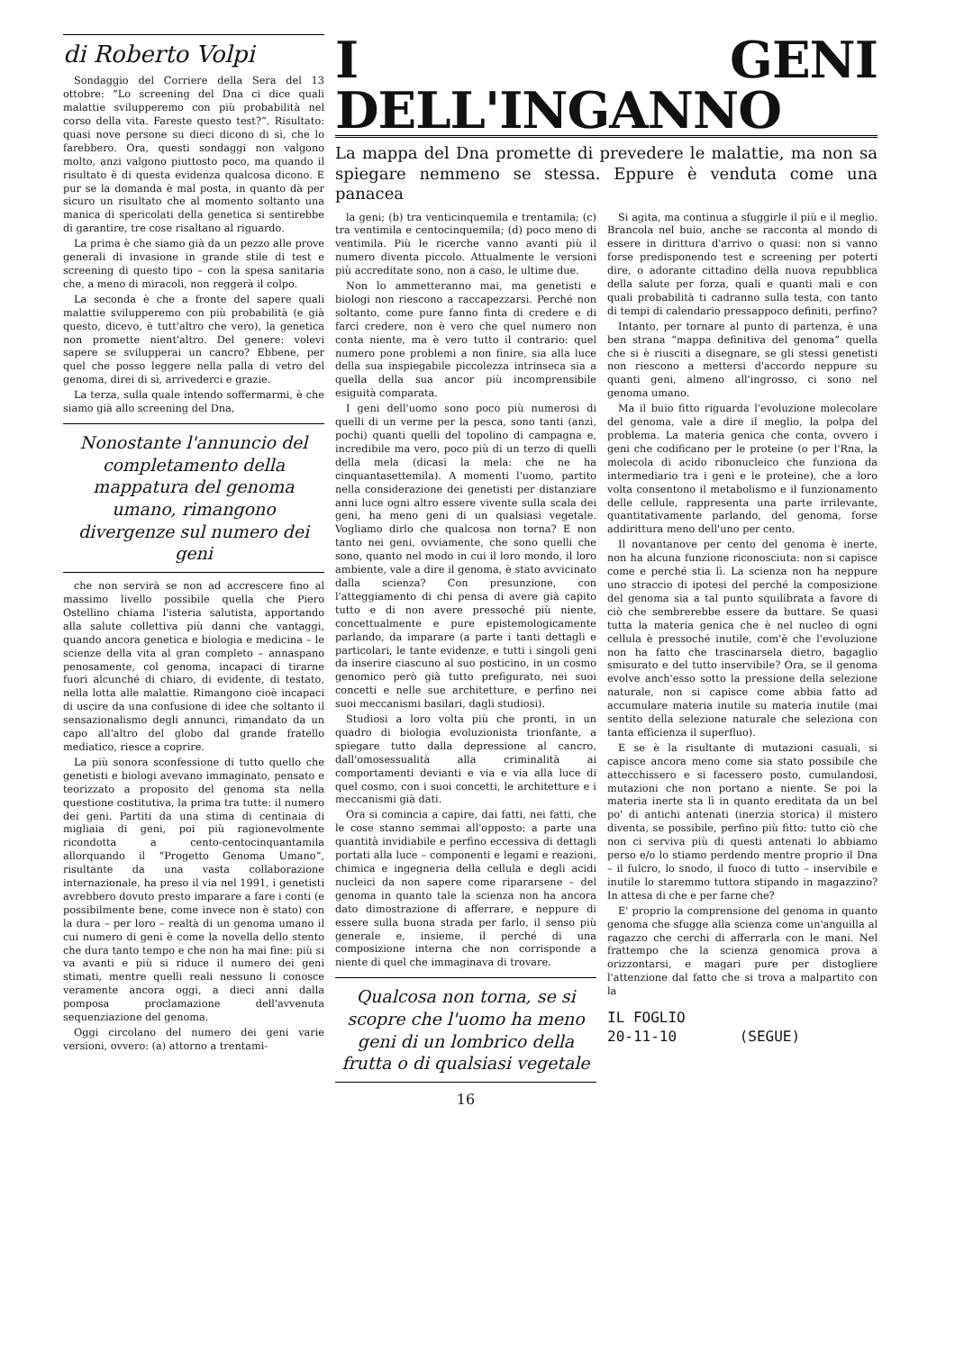di Roberto Volpi
Sondaggio del Corriere della Sera del 13 ottobre: “Lo screening del Dna ci dice quali malattie svilupperemo con più probabilità nel corso della vita. Fareste questo test?”. Risultato: quasi nove persone su dieci dicono di sì, che lo farebbero. Ora, questi sondaggi non valgono molto, anzi valgono piuttosto poco, ma quando il risultato è di questa evidenza qualcosa dicono. E pur se la domanda è mal posta, in quanto dà per sicuro un risultato che al momento soltanto una manica di spericolati della genetica si sentirebbe di garantire, tre cose risaltano al riguardo.
La prima è che siamo già da un pezzo alle prove generali di invasione in grande stile di test e screening di questo tipo – con la spesa sanitaria che, a meno di miracoli, non reggerà il colpo.
La seconda è che a fronte del sapere quali malattie svilupperemo con più probabilità (e già questo, dicevo, è tutt'altro che vero), la genetica non promette nient'altro. Del genere: volevi sapere se svilupperai un cancro? Ebbene, per quel che posso leggere nella palla di vetro del genoma, direi di sì, arrivederci e grazie.
La terza, sulla quale intendo soffermarmi, è che siamo già allo screening del Dna,
Nonostante l'annuncio del completamento della mappatura del genoma umano, rimangono divergenze sul numero dei geni
che non servirà se non ad accrescere fino al massimo livello possibile quella che Piero Ostellino chiama l'isteria salutista, apportando alla salute collettiva più danni che vantaggi, quando ancora genetica e biologia e medicina – le scienze della vita al gran completo – annaspano penosamente, col genoma, incapaci di tirarne fuori alcunché di chiaro, di evidente, di testato, nella lotta alle malattie. Rimangono cioè incapaci di uscire da una confusione di idee che soltanto il sensazionalismo degli annunci, rimandato da un capo all'altro del globo dal grande fratello mediatico, riesce a coprire.
La più sonora sconfessione di tutto quello che genetisti e biologi avevano immaginato, pensato e teorizzato a proposito del genoma sta nella questione costitutiva, la prima tra tutte: il numero dei geni. Partiti da una stima di centinaia di migliaia di geni, poi più ragionevolmente ricondotta a cento-centocinquantamila allorquando il “Progetto Genoma Umano”, risultante da una vasta collaborazione internazionale, ha preso il via nel 1991, i genetisti avrebbero dovuto presto imparare a fare i conti (e possibilmente bene, come invece non è stato) con la dura – per loro – realtà di un genoma umano il cui numero di geni è come la novella dello stento che dura tanto tempo e che non ha mai fine: più si va avanti e più si riduce il numero dei geni stimati, mentre quelli reali nessuno li conosce veramente ancora oggi, a dieci anni dalla pomposa proclamazione dell'avvenuta sequenziazione del genoma.
Oggi circolano del numero dei geni varie versioni, ovvero: (a) attorno a trentami-
I GENI DELL'INGANNO
La mappa del Dna promette di prevedere le malattie, ma non sa spiegare nemmeno se stessa. Eppure è venduta come una panacea
la geni; (b) tra venticinquemila e trentamila; (c) tra ventimila e centocinquemila; (d) poco meno di ventimila. Più le ricerche vanno avanti più il numero diventa piccolo. Attualmente le versioni più accreditate sono, non a caso, le ultime due.
Non lo ammetteranno mai, ma genetisti e biologi non riescono a raccapezzarsi. Perché non soltanto, come pure fanno finta di credere e di farci credere, non è vero che quel numero non conta niente, ma è vero tutto il contrario: quel numero pone problemi a non finire, sia alla luce della sua inspiegabile piccolezza intrinseca sia a quella della sua ancor più incomprensibile esiguità comparata.
I geni dell'uomo sono poco più numerosi di quelli di un verme per la pesca, sono tanti (anzi, pochi) quanti quelli del topolino di campagna e, incredibile ma vero, poco più di un terzo di quelli della mela (dicasi la mela: che ne ha cinquantasettemila). A momenti l'uomo, partito nella considerazione dei genetisti per distanziare anni luce ogni altro essere vivente sulla scala dei geni, ha meno geni di un qualsiasi vegetale. Vogliamo dirlo che qualcosa non torna? E non tanto nei geni, ovviamente, che sono quelli che sono, quanto nel modo in cui il loro mondo, il loro ambiente, vale a dire il genoma, è stato avvicinato dalla scienza? Con presunzione, con l'atteggiamento di chi pensa di avere già capito tutto e di non avere pressoché più niente, concettualmente e pure epistemologicamente parlando, da imparare (a parte i tanti dettagli e particolari, le tante evidenze, e tutti i singoli geni da inserire ciascuno al suo posticino, in un cosmo genomico però già tutto prefigurato, nei suoi concetti e nelle sue architetture, e perfino nei suoi meccanismi basilari, dagli studiosi).
Studiosi a loro volta più che pronti, in un quadro di biologia evoluzionista trionfante, a spiegare tutto dalla depressione al cancro, dall'omosessualità alla criminalità ai comportamenti devianti e via e via alla luce di quel cosmo, con i suoi concetti, le architetture e i meccanismi già dati.
Ora si comincia a capire, dai fatti, nei fatti, che le cose stanno semmai all'opposto: a parte una quantità invidiabile e perfino eccessiva di dettagli portati alla luce – componenti e legami e reazioni, chimica e ingegneria della cellula e degli acidi nucleici da non sapere come ripararsene – del genoma in quanto tale la scienza non ha ancora dato dimostrazione di afferrare, e neppure di essere sulla buona strada per farlo, il senso più generale e, insieme, il perché di una composizione interna che non corrisponde a niente di quel che immaginava di trovare.
Qualcosa non torna, se si scopre che l'uomo ha meno geni di un lombrico della frutta o di qualsiasi vegetale
16
Si agita, ma continua a sfuggirle il più e il meglio. Brancola nel buio, anche se racconta al mondo di essere in dirittura d'arrivo o quasi: non si vanno forse predisponendo test e screening per poterti dire, o adorante cittadino della nuova repubblica della salute per forza, quali e quanti mali e con quali probabilità ti cadranno sulla testa, con tanto di tempi di calendario pressappoco definiti, perfino?
Intanto, per tornare al punto di partenza, è una ben strana “mappa definitiva del genoma” quella che si è riusciti a disegnare, se gli stessi genetisti non riescono a mettersi d'accordo neppure su quanti geni, almeno all'ingrosso, ci sono nel genoma umano.
Ma il buio fitto riguarda l'evoluzione molecolare del genoma, vale a dire il meglio, la polpa del problema. La materia genica che conta, ovvero i geni che codificano per le proteine (o per l'Rna, la molecola di acido ribonucleico che funziona da intermediario tra i geni e le proteine), che a loro volta consentono il metabolismo e il funzionamento delle cellule, rappresenta una parte irrilevante, quantitativamente parlando, del genoma, forse addirittura meno dell'uno per cento.
Il novantanove per cento del genoma è inerte, non ha alcuna funzione riconosciuta: non si capisce come e perché stia lì. La scienza non ha neppure uno straccio di ipotesi del perché la composizione del genoma sia a tal punto squilibrata a favore di ciò che sembrerebbe essere da buttare. Se quasi tutta la materia genica che è nel nucleo di ogni cellula è pressoché inutile, com'è che l'evoluzione non ha fatto che trascinarsela dietro, bagaglio smisurato e del tutto inservibile? Ora, se il genoma evolve anch'esso sotto la pressione della selezione naturale, non si capisce come abbia fatto ad accumulare materia inutile su materia inutile (mai sentito della selezione naturale che seleziona con tanta efficienza il superfluo).
E se è la risultante di mutazioni casuali, si capisce ancora meno come sia stato possibile che attecchissero e si facessero posto, cumulandosi, mutazioni che non portano a niente. Se poi la materia inerte sta lì in quanto ereditata da un bel po' di antichi antenati (inerzia storica) il mistero diventa, se possibile, perfino più fitto: tutto ciò che non ci serviva più di questi antenati lo abbiamo perso e/o lo stiamo perdendo mentre proprio il Dna – il fulcro, lo snodo, il fuoco di tutto – inservibile e inutile lo staremmo tuttora stipando in magazzino? In attesa di che e per farne che?
E' proprio la comprensione del genoma in quanto genoma che sfugge alla scienza come un'anguilla al ragazzo che cerchi di afferrarla con le mani. Nel frattempo che la scienza genomica prova a orizzontarsi, e magari pure per distogliere l'attenzione dal fatto che si trova a malpartito con la
IL FOGLIO
20-11-10 (SEGUE)